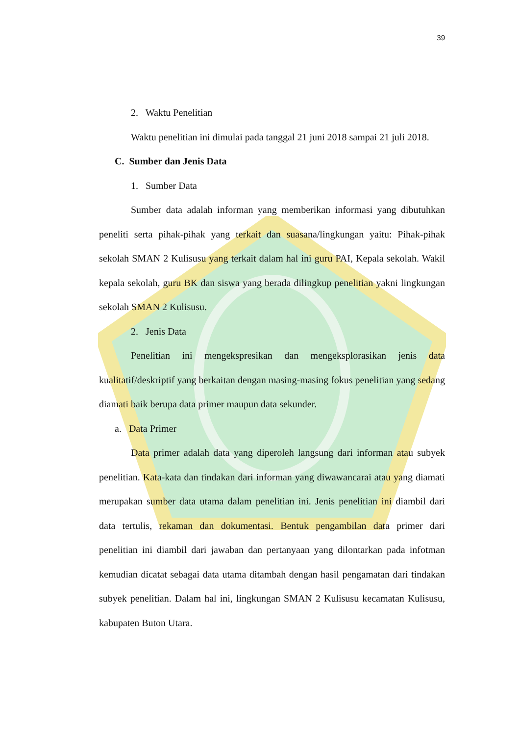39
2. Waktu Penelitian
Waktu penelitian ini dimulai pada tanggal 21 juni 2018 sampai 21 juli 2018.
C. Sumber dan Jenis Data
1. Sumber Data
Sumber data adalah informan yang memberikan informasi yang dibutuhkan peneliti serta pihak-pihak yang terkait dan suasana/lingkungan yaitu: Pihak-pihak sekolah SMAN 2 Kulisusu yang terkait dalam hal ini guru PAI, Kepala sekolah. Wakil kepala sekolah, guru BK dan siswa yang berada dilingkup penelitian yakni lingkungan sekolah SMAN 2 Kulisusu.
2. Jenis Data
Penelitian ini mengekspresikan dan mengeksplorasikan jenis data kualitatif/deskriptif yang berkaitan dengan masing-masing fokus penelitian yang sedang diamati baik berupa data primer maupun data sekunder.
a. Data Primer
Data primer adalah data yang diperoleh langsung dari informan atau subyek penelitian. Kata-kata dan tindakan dari informan yang diwawancarai atau yang diamati merupakan sumber data utama dalam penelitian ini. Jenis penelitian ini diambil dari data tertulis, rekaman dan dokumentasi. Bentuk pengambilan data primer dari penelitian ini diambil dari jawaban dan pertanyaan yang dilontarkan pada infotman kemudian dicatat sebagai data utama ditambah dengan hasil pengamatan dari tindakan subyek penelitian. Dalam hal ini, lingkungan SMAN 2 Kulisusu kecamatan Kulisusu, kabupaten Buton Utara.